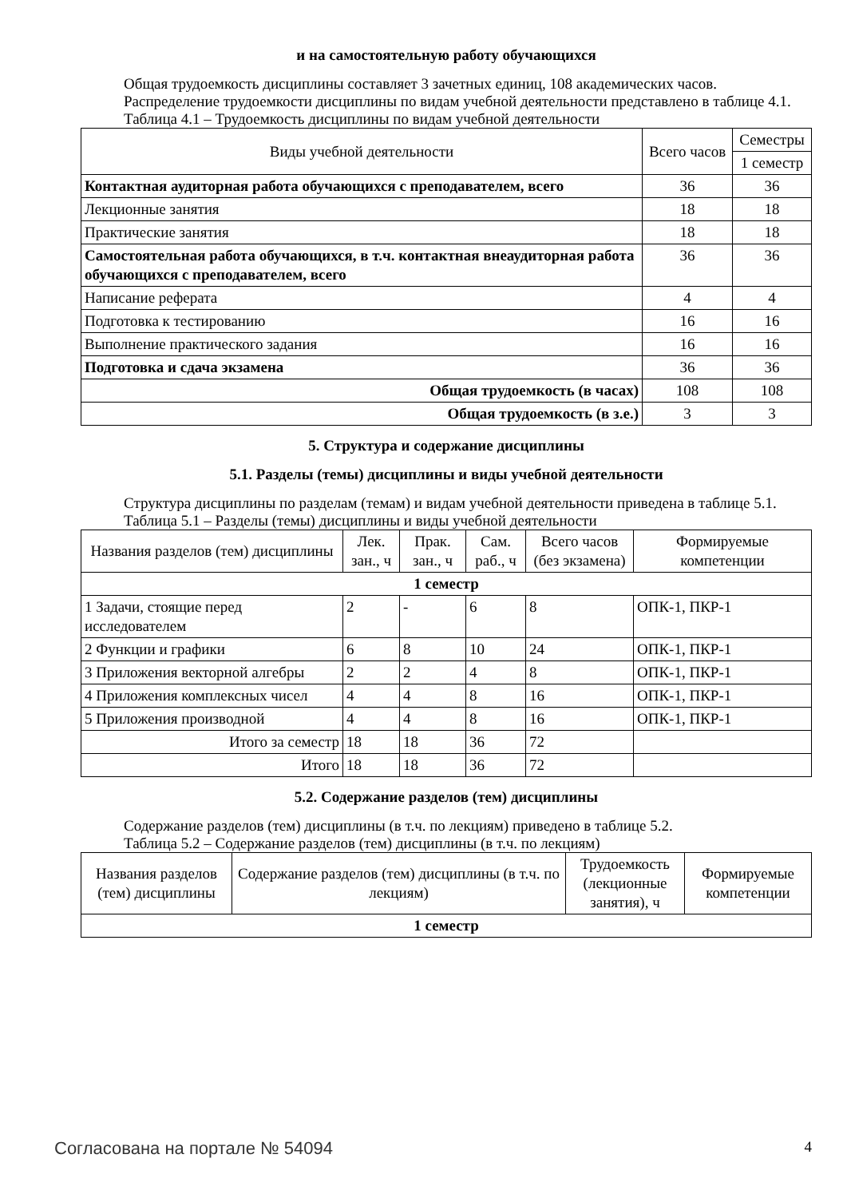и на самостоятельную работу обучающихся
Общая трудоемкость дисциплины составляет 3 зачетных единиц, 108 академических часов.
Распределение трудоемкости дисциплины по видам учебной деятельности представлено в таблице 4.1.
Таблица 4.1 – Трудоемкость дисциплины по видам учебной деятельности
| Виды учебной деятельности | Всего часов | Семестры |
| --- | --- | --- |
| | | 1 семестр |
| Контактная аудиторная работа обучающихся с преподавателем, всего | 36 | 36 |
| Лекционные занятия | 18 | 18 |
| Практические занятия | 18 | 18 |
| Самостоятельная работа обучающихся, в т.ч. контактная внеаудиторная работа обучающихся с преподавателем, всего | 36 | 36 |
| Написание реферата | 4 | 4 |
| Подготовка к тестированию | 16 | 16 |
| Выполнение практического задания | 16 | 16 |
| Подготовка и сдача экзамена | 36 | 36 |
| Общая трудоемкость (в часах) | 108 | 108 |
| Общая трудоемкость (в з.е.) | 3 | 3 |
5. Структура и содержание дисциплины
5.1. Разделы (темы) дисциплины и виды учебной деятельности
Структура дисциплины по разделам (темам) и видам учебной деятельности приведена в таблице 5.1.
Таблица 5.1 – Разделы (темы) дисциплины и виды учебной деятельности
| Названия разделов (тем) дисциплины | Лек. зан., ч | Прак. зан., ч | Сам. раб., ч | Всего часов (без экзамена) | Формируемые компетенции |
| --- | --- | --- | --- | --- | --- |
| 1 семестр | | | | | |
| 1 Задачи, стоящие перед исследователем | 2 | - | 6 | 8 | ОПК-1, ПКР-1 |
| 2 Функции и графики | 6 | 8 | 10 | 24 | ОПК-1, ПКР-1 |
| 3 Приложения векторной алгебры | 2 | 2 | 4 | 8 | ОПК-1, ПКР-1 |
| 4 Приложения комплексных чисел | 4 | 4 | 8 | 16 | ОПК-1, ПКР-1 |
| 5 Приложения производной | 4 | 4 | 8 | 16 | ОПК-1, ПКР-1 |
| Итого за семестр | 18 | 18 | 36 | 72 | |
| Итого | 18 | 18 | 36 | 72 | |
5.2. Содержание разделов (тем) дисциплины
Содержание разделов (тем) дисциплины (в т.ч. по лекциям) приведено в таблице 5.2.
Таблица 5.2 – Содержание разделов (тем) дисциплины (в т.ч. по лекциям)
| Названия разделов (тем) дисциплины | Содержание разделов (тем) дисциплины (в т.ч. по лекциям) | Трудоемкость (лекционные занятия), ч | Формируемые компетенции |
| --- | --- | --- | --- |
| 1 семестр | | | |
Согласована на портале № 54094 4